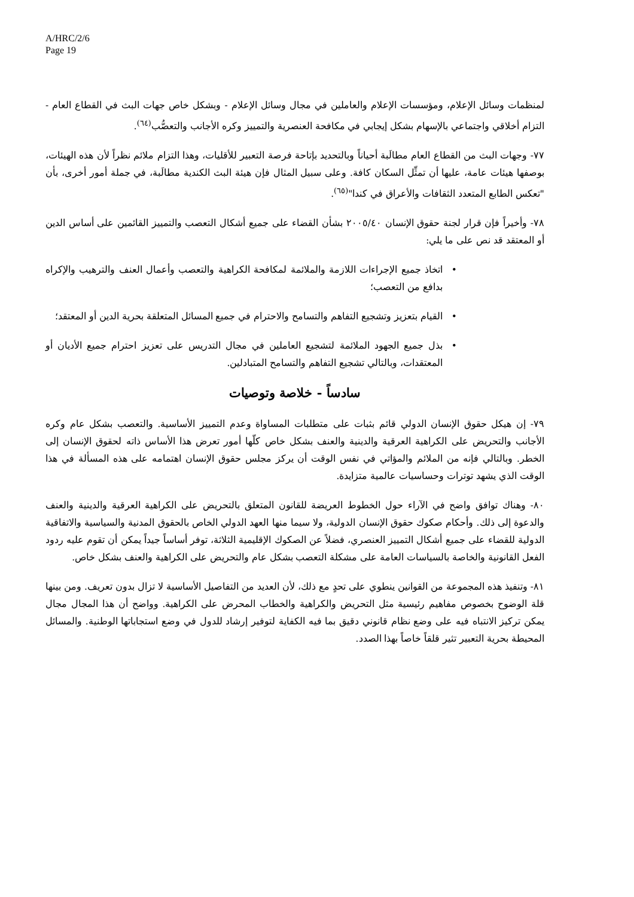A/HRC/2/6
Page 19
لمنظمات وسائل الإعلام، ومؤسسات الإعلام والعاملين في مجال وسائل الإعلام - وبشكل خاص جهات البث في القطاع العام - التزام أخلاقي واجتماعي بالإسهام بشكل إيجابي في مكافحة العنصرية والتمييز وكره الأجانب والتعصُّب<sup>(٦٤)</sup>.
٧٧- وجهات البث من القطاع العام مطالَبة أحياناً وبالتحديد بإتاحة فرصة التعبير للأقليات، وهذا التزام ملائم نظراً لأن هذه الهيئات، بوصفها هيئات عامة، عليها أن تمثِّل السكان كافة. وعلى سبيل المثال فإن هيئة البث الكندية مطالَبة، في جملة أمور أخرى، بأن "تعكس الطابع المتعدد الثقافات والأعراق في كندا"<sup>(٦٥)</sup>.
٧٨- وأخيراً فإن قرار لجنة حقوق الإنسان ٢٠٠٥/٤٠ بشأن القضاء على جميع أشكال التعصب والتمييز القائمين على أساس الدين أو المعتقد قد نص على ما يلي:
• اتخاذ جميع الإجراءات اللازمة والملائمة لمكافحة الكراهية والتعصب وأعمال العنف والترهيب والإكراه بدافع من التعصب؛
• القيام بتعزيز وتشجيع التفاهم والتسامح والاحترام في جميع المسائل المتعلقة بحرية الدين أو المعتقد؛
• بذل جميع الجهود الملائمة لتشجيع العاملين في مجال التدريس على تعزيز احترام جميع الأديان أو المعتقدات، وبالتالي تشجيع التفاهم والتسامح المتبادلين.
سادساً - خلاصة وتوصيات
٧٩- إن هيكل حقوق الإنسان الدولي قائم بثبات على متطلبات المساواة وعدم التمييز الأساسية. والتعصب بشكل عام وكره الأجانب والتحريض على الكراهية العرقية والدينية والعنف بشكل خاص كلّها أمور تعرض هذا الأساس ذاته لحقوق الإنسان إلى الخطر. وبالتالي فإنه من الملائم والمؤاتي في نفس الوقت أن يركز مجلس حقوق الإنسان اهتمامه على هذه المسألة في هذا الوقت الذي يشهد توترات وحساسيات عالمية متزايدة.
٨٠- وهناك توافق واضح في الآراء حول الخطوط العريضة للقانون المتعلق بالتحريض على الكراهية العرقية والدينية والعنف والدعوة إلى ذلك. وأحكام صكوك حقوق الإنسان الدولية، ولا سيما منها العهد الدولي الخاص بالحقوق المدنية والسياسية والاتفاقية الدولية للقضاء على جميع أشكال التمييز العنصري، فضلاً عن الصكوك الإقليمية الثلاثة، توفر أساساً جيداً يمكن أن تقوم عليه ردود الفعل القانونية والخاصة بالسياسات العامة على مشكلة التعصب بشكل عام والتحريض على الكراهية والعنف بشكل خاص.
٨١- وتنفيذ هذه المجموعة من القوانين ينطوي على تحدٍ مع ذلك، لأن العديد من التفاصيل الأساسية لا تزال بدون تعريف. ومن بينها قلة الوضوح بخصوص مفاهيم رئيسية مثل التحريض والكراهية والخطاب المحرض على الكراهية. وواضح أن هذا المجال مجال يمكن تركيز الانتباه فيه على وضع نظام قانوني دقيق بما فيه الكفاية لتوفير إرشاد للدول في وضع استجاباتها الوطنية. والمسائل المحيطة بحرية التعبير تثير قلقاً خاصاً بهذا الصدد.